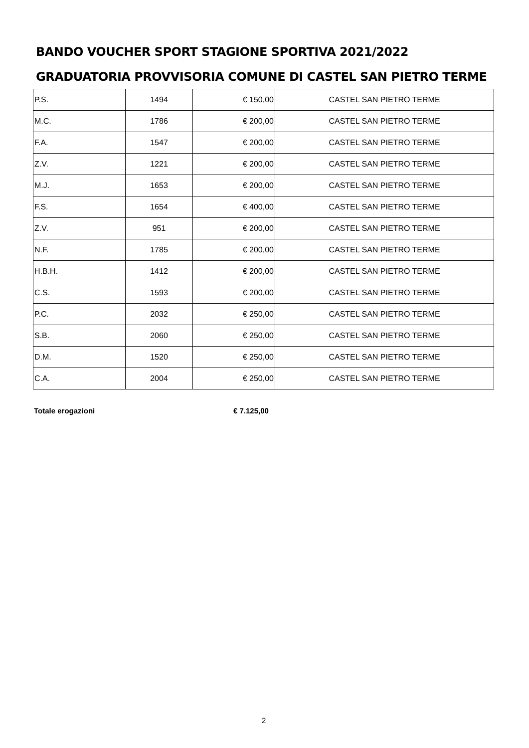BANDO VOUCHER SPORT STAGIONE SPORTIVA 2021/2022
GRADUATORIA PROVVISORIA COMUNE DI CASTEL SAN PIETRO TERME
| P.S. | 1494 | € 150,00 | CASTEL SAN PIETRO TERME |
| M.C. | 1786 | € 200,00 | CASTEL SAN PIETRO TERME |
| F.A. | 1547 | € 200,00 | CASTEL SAN PIETRO TERME |
| Z.V. | 1221 | € 200,00 | CASTEL SAN PIETRO TERME |
| M.J. | 1653 | € 200,00 | CASTEL SAN PIETRO TERME |
| F.S. | 1654 | € 400,00 | CASTEL SAN PIETRO TERME |
| Z.V. | 951 | € 200,00 | CASTEL SAN PIETRO TERME |
| N.F. | 1785 | € 200,00 | CASTEL SAN PIETRO TERME |
| H.B.H. | 1412 | € 200,00 | CASTEL SAN PIETRO TERME |
| C.S. | 1593 | € 200,00 | CASTEL SAN PIETRO TERME |
| P.C. | 2032 | € 250,00 | CASTEL SAN PIETRO TERME |
| S.B. | 2060 | € 250,00 | CASTEL SAN PIETRO TERME |
| D.M. | 1520 | € 250,00 | CASTEL SAN PIETRO TERME |
| C.A. | 2004 | € 250,00 | CASTEL SAN PIETRO TERME |
Totale erogazioni € 7.125,00
2